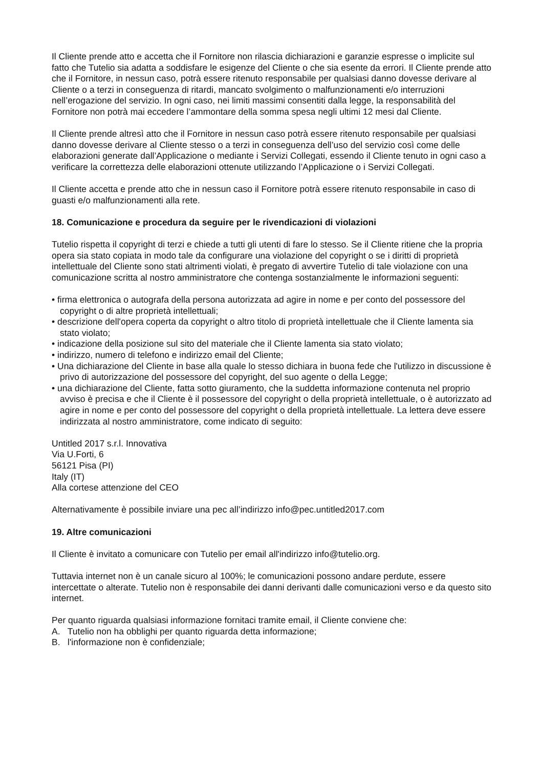Il Cliente prende atto e accetta che il Fornitore non rilascia dichiarazioni e garanzie espresse o implicite sul fatto che Tutelio sia adatta a soddisfare le esigenze del Cliente o che sia esente da errori. Il Cliente prende atto che il Fornitore, in nessun caso, potrà essere ritenuto responsabile per qualsiasi danno dovesse derivare al Cliente o a terzi in conseguenza di ritardi, mancato svolgimento o malfunzionamenti e/o interruzioni nell’erogazione del servizio. In ogni caso, nei limiti massimi consentiti dalla legge, la responsabilità del Fornitore non potrà mai eccedere l’ammontare della somma spesa negli ultimi 12 mesi dal Cliente.
Il Cliente prende altresì atto che il Fornitore in nessun caso potrà essere ritenuto responsabile per qualsiasi danno dovesse derivare al Cliente stesso o a terzi in conseguenza dell’uso del servizio così come delle elaborazioni generate dall’Applicazione o mediante i Servizi Collegati, essendo il Cliente tenuto in ogni caso a verificare la correttezza delle elaborazioni ottenute utilizzando l’Applicazione o i Servizi Collegati.
Il Cliente accetta e prende atto che in nessun caso il Fornitore potrà essere ritenuto responsabile in caso di guasti e/o malfunzionamenti alla rete.
18. Comunicazione e procedura da seguire per le rivendicazioni di violazioni
Tutelio rispetta il copyright di terzi e chiede a tutti gli utenti di fare lo stesso. Se il Cliente ritiene che la propria opera sia stato copiata in modo tale da configurare una violazione del copyright o se i diritti di proprietà intellettuale del Cliente sono stati altrimenti violati, è pregato di avvertire Tutelio di tale violazione con una comunicazione scritta al nostro amministratore che contenga sostanzialmente le informazioni seguenti:
• firma elettronica o autografa della persona autorizzata ad agire in nome e per conto del possessore del copyright o di altre proprietà intellettuali;
• descrizione dell'opera coperta da copyright o altro titolo di proprietà intellettuale che il Cliente lamenta sia stato violato;
• indicazione della posizione sul sito del materiale che il Cliente lamenta sia stato violato;
• indirizzo, numero di telefono e indirizzo email del Cliente;
• Una dichiarazione del Cliente in base alla quale lo stesso dichiara in buona fede che l'utilizzo in discussione è privo di autorizzazione del possessore del copyright, del suo agente o della Legge;
• una dichiarazione del Cliente, fatta sotto giuramento, che la suddetta informazione contenuta nel proprio avviso è precisa e che il Cliente è il possessore del copyright o della proprietà intellettuale, o è autorizzato ad agire in nome e per conto del possessore del copyright o della proprietà intellettuale. La lettera deve essere indirizzata al nostro amministratore, come indicato di seguito:
Untitled 2017 s.r.l. Innovativa
Via U.Forti, 6
56121 Pisa (PI)
Italy (IT)
Alla cortese attenzione del CEO
Alternativamente è possibile inviare una pec all’indirizzo info@pec.untitled2017.com
19. Altre comunicazioni
Il Cliente è invitato a comunicare con Tutelio per email all'indirizzo info@tutelio.org.
Tuttavia internet non è un canale sicuro al 100%; le comunicazioni possono andare perdute, essere intercettate o alterate. Tutelio non è responsabile dei danni derivanti dalle comunicazioni verso e da questo sito internet.
Per quanto riguarda qualsiasi informazione fornitaci tramite email, il Cliente conviene che:
A. Tutelio non ha obblighi per quanto riguarda detta informazione;
B. l'informazione non è confidenziale;